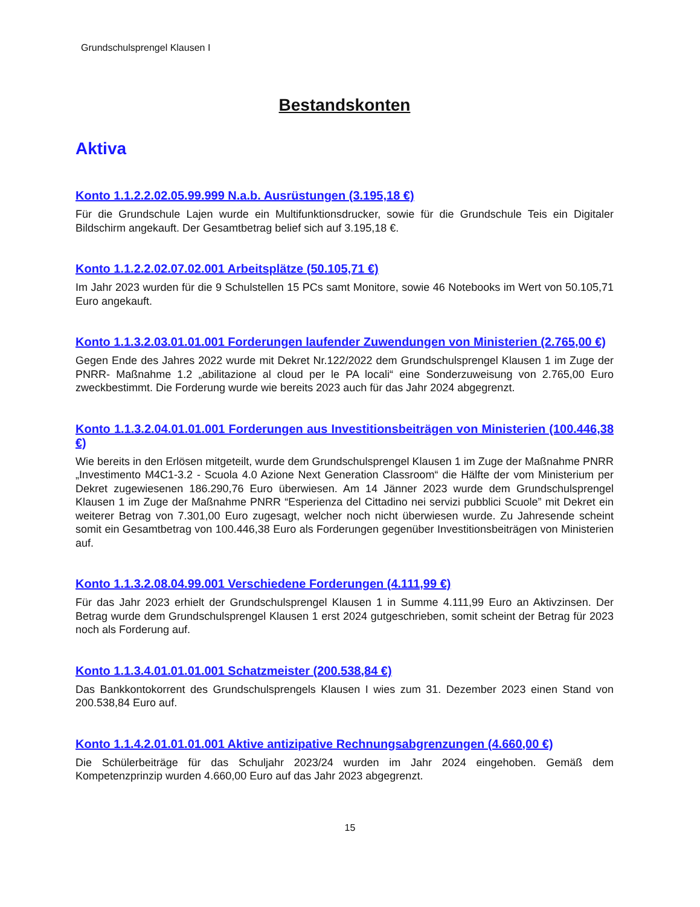Grundschulsprengel Klausen I
Bestandskonten
Aktiva
Konto 1.1.2.2.02.05.99.999 N.a.b. Ausrüstungen (3.195,18 €)
Für die Grundschule Lajen wurde ein Multifunktionsdrucker, sowie für die Grundschule Teis ein Digitaler Bildschirm angekauft. Der Gesamtbetrag belief sich auf 3.195,18 €.
Konto 1.1.2.2.02.07.02.001 Arbeitsplätze (50.105,71 €)
Im Jahr 2023 wurden für die 9 Schulstellen 15 PCs samt Monitore, sowie 46 Notebooks im Wert von 50.105,71 Euro angekauft.
Konto 1.1.3.2.03.01.01.001 Forderungen laufender Zuwendungen von Ministerien (2.765,00 €)
Gegen Ende des Jahres 2022 wurde mit Dekret Nr.122/2022 dem Grundschulsprengel Klausen 1 im Zuge der PNRR- Maßnahme 1.2 „abilitazione al cloud per le PA locali“ eine Sonderzuweisung von 2.765,00 Euro zweckbestimmt. Die Forderung wurde wie bereits 2023 auch für das Jahr 2024 abgegrenzt.
Konto 1.1.3.2.04.01.01.001 Forderungen aus Investitionsbeiträgen von Ministerien (100.446,38 €)
Wie bereits in den Erlösen mitgeteilt, wurde dem Grundschulsprengel Klausen 1 im Zuge der Maßnahme PNRR „Investimento M4C1-3.2 - Scuola 4.0 Azione Next Generation Classroom“ die Hälfte der vom Ministerium per Dekret zugewiesenen 186.290,76 Euro überwiesen. Am 14 Jänner 2023 wurde dem Grundschulsprengel Klausen 1 im Zuge der Maßnahme PNRR “Esperienza del Cittadino nei servizi pubblici Scuole” mit Dekret ein weiterer Betrag von 7.301,00 Euro zugesagt, welcher noch nicht überwiesen wurde. Zu Jahresende scheint somit ein Gesamtbetrag von 100.446,38 Euro als Forderungen gegenüber Investitionsbeiträgen von Ministerien auf.
Konto 1.1.3.2.08.04.99.001 Verschiedene Forderungen (4.111,99 €)
Für das Jahr 2023 erhielt der Grundschulsprengel Klausen 1 in Summe 4.111,99 Euro an Aktivzinsen. Der Betrag wurde dem Grundschulsprengel Klausen 1 erst 2024 gutgeschrieben, somit scheint der Betrag für 2023 noch als Forderung auf.
Konto 1.1.3.4.01.01.01.001 Schatzmeister (200.538,84 €)
Das Bankkontokorrent des Grundschulsprengels Klausen I wies zum 31. Dezember 2023 einen Stand von 200.538,84 Euro auf.
Konto 1.1.4.2.01.01.01.001 Aktive antizipative Rechnungsabgrenzungen (4.660,00 €)
Die Schülerbeiträge für das Schuljahr 2023/24 wurden im Jahr 2024 eingehoben. Gemäß dem Kompetenzprinzip wurden 4.660,00 Euro auf das Jahr 2023 abgegrenzt.
15